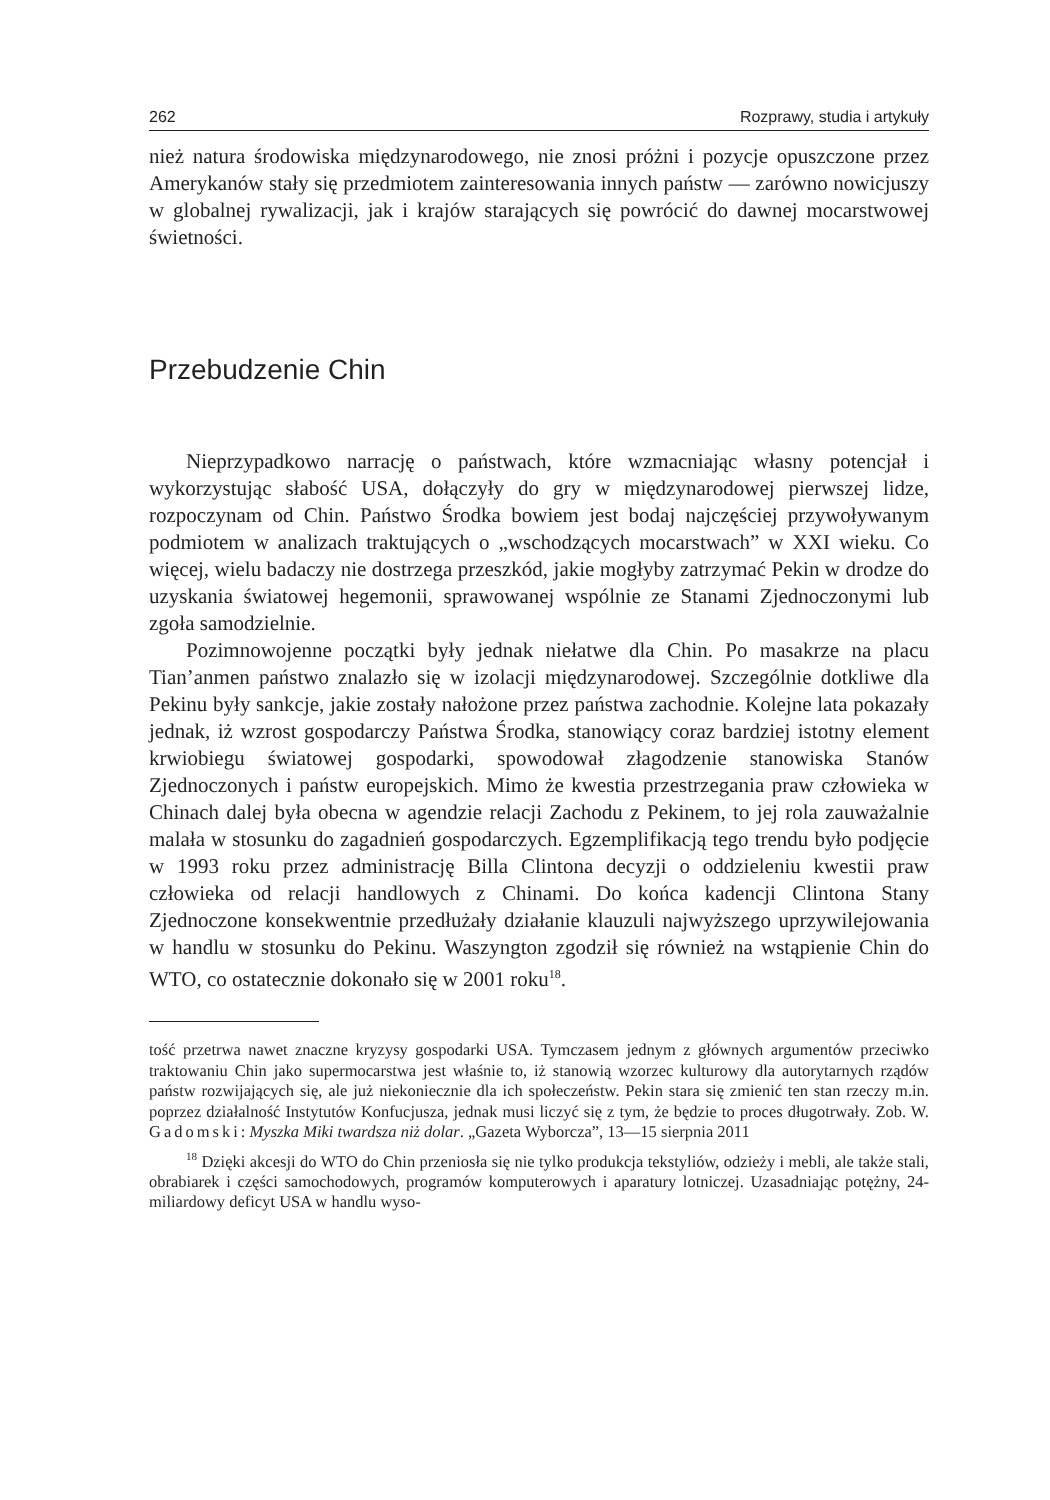262 Rozprawy, studia i artykuły
nież natura środowiska międzynarodowego, nie znosi próżni i pozycje opuszczone przez Amerykanów stały się przedmiotem zainteresowania innych państw — zarówno nowicjuszy w globalnej rywalizacji, jak i krajów starających się powrócić do dawnej mocarstwowej świetności.
Przebudzenie Chin
Nieprzypadkowo narrację o państwach, które wzmacniając własny potencjał i wykorzystując słabość USA, dołączyły do gry w międzynarodowej pierwszej lidze, rozpoczynam od Chin. Państwo Środka bowiem jest bodaj najczęściej przywoływanym podmiotem w analizach traktujących o „wschodzących mocarstwach” w XXI wieku. Co więcej, wielu badaczy nie dostrzega przeszkód, jakie mogłyby zatrzymać Pekin w drodze do uzyskania światowej hegemonii, sprawowanej wspólnie ze Stanami Zjednoczonymi lub zgoła samodzielnie.
Pozimnowojenne początki były jednak niełatwe dla Chin. Po masakrze na placu Tian’anmen państwo znalazło się w izolacji międzynarodowej. Szczególnie dotkliwe dla Pekinu były sankcje, jakie zostały nałożone przez państwa zachodnie. Kolejne lata pokazały jednak, iż wzrost gospodarczy Państwa Środka, stanowiący coraz bardziej istotny element krwiobiegu światowej gospodarki, spowodował złagodzenie stanowiska Stanów Zjednoczonych i państw europejskich. Mimo że kwestia przestrzegania praw człowieka w Chinach dalej była obecna w agendzie relacji Zachodu z Pekinem, to jej rola zauważalnie malała w stosunku do zagadnień gospodarczych. Egzemplifikacją tego trendu było podjęcie w 1993 roku przez administrację Billa Clintona decyzji o oddzieleniu kwestii praw człowieka od relacji handlowych z Chinami. Do końca kadencji Clintona Stany Zjednoczone konsekwentnie przedłużały działanie klauzuli najwyższego uprzywilejowania w handlu w stosunku do Pekinu. Waszyngton zgodził się również na wstąpienie Chin do WTO, co ostatecznie dokonało się w 2001 roku<sup>18</sup>.
tość przetrwa nawet znaczne kryzysy gospodarki USA. Tymczasem jednym z głównych argumentów przeciwko traktowaniu Chin jako supermocarstwa jest właśnie to, iż stanowią wzorzec kulturowy dla autorytarnych rządów państw rozwijających się, ale już niekoniecznie dla ich społeczeństw. Pekin stara się zmienić ten stan rzeczy m.in. poprzez działalność Instytutów Konfucjusza, jednak musi liczyć się z tym, że będzie to proces długotrwały. Zob. W. Gadomski: Myszka Miki twardsza niż dolar. „Gazeta Wyborcza”, 13—15 sierpnia 2011
<sup>18</sup> Dzięki akcesji do WTO do Chin przeniosła się nie tylko produkcja tekstyliów, odzieży i mebli, ale także stali, obrabiarek i części samochodowych, programów komputerowych i aparatury lotniczej. Uzasadniając potężny, 24-miliardowy deficyt USA w handlu wyso-